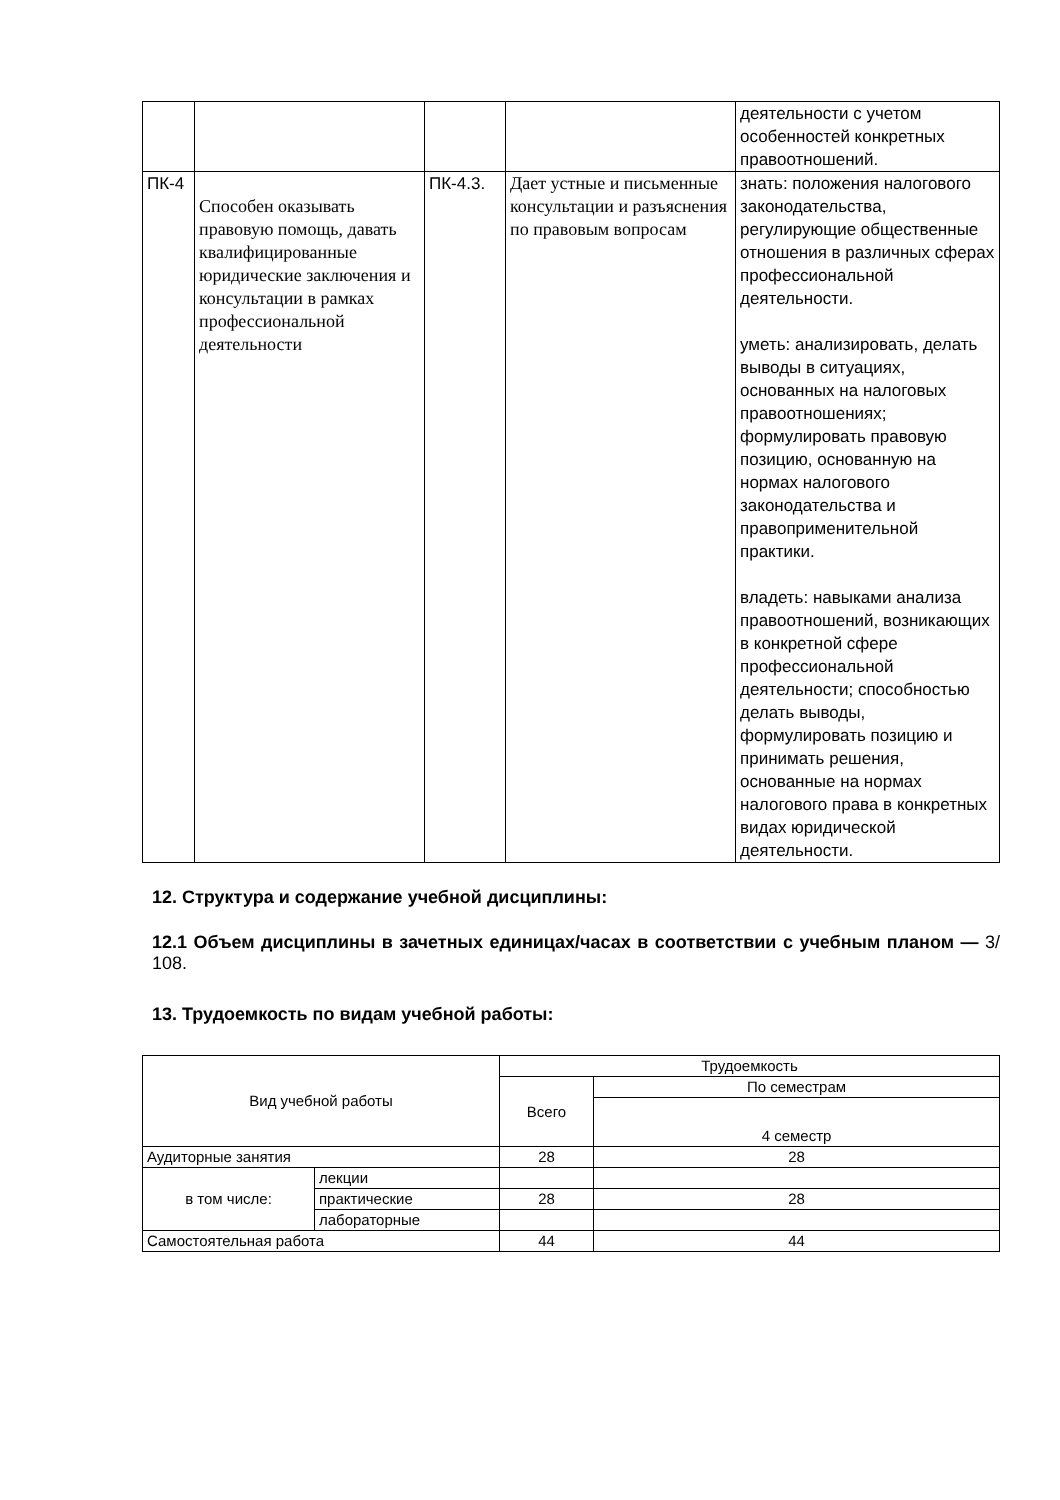| | | | | деятельности с учетом особенностей конкретных правоотношений. |
| ПК-4 | Способен оказывать правовую помощь, давать квалифицированные юридические заключения и консультации в рамках профессиональной деятельности | ПК-4.3. | Дает устные и письменные консультации и разъяснения по правовым вопросам | знать: положения налогового законодательства, регулирующие общественные отношения в различных сферах профессиональной деятельности. уметь: анализировать, делать выводы в ситуациях, основанных на налоговых правоотношениях; формулировать правовую позицию, основанную на нормах налогового законодательства и правоприменительной практики. владеть: навыками анализа правоотношений, возникающих в конкретной сфере профессиональной деятельности; способностью делать выводы, формулировать позицию и принимать решения, основанные на нормах налогового права в конкретных видах юридической деятельности. |
12. Структура и содержание учебной дисциплины:
12.1 Объем дисциплины в зачетных единицах/часах в соответствии с учебным планом — 3/ 108.
13. Трудоемкость по видам учебной работы:
| Вид учебной работы | | Трудоемкость | |
| | | Всего | По семестрам |
| | | | 4 семестр |
| Аудиторные занятия | | 28 | 28 |
| в том числе: | лекции | | |
| | практические | 28 | 28 |
| | лабораторные | | |
| Самостоятельная работа | | 44 | 44 |